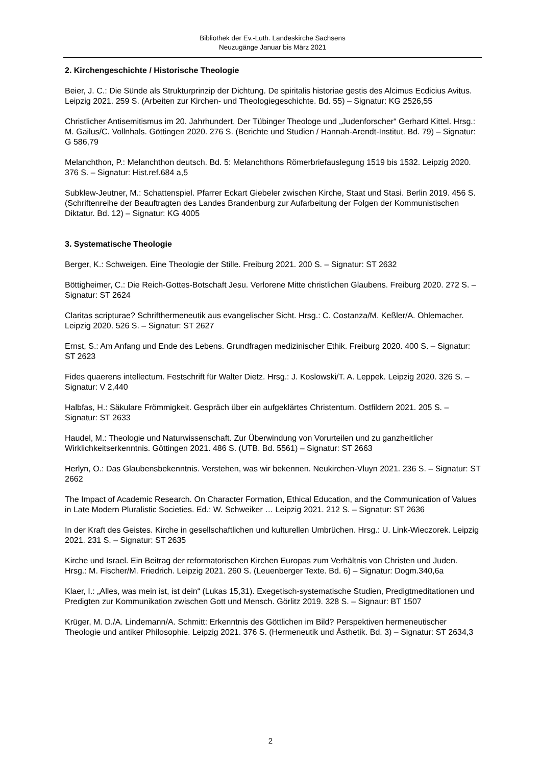Bibliothek der Ev.-Luth. Landeskirche Sachsens
Neuzugänge Januar bis März 2021
2. Kirchengeschichte / Historische Theologie
Beier, J. C.: Die Sünde als Strukturprinzip der Dichtung. De spiritalis historiae gestis des Alcimus Ecdicius Avitus. Leipzig 2021. 259 S. (Arbeiten zur Kirchen- und Theologiegeschichte. Bd. 55) – Signatur: KG 2526,55
Christlicher Antisemitismus im 20. Jahrhundert. Der Tübinger Theologe und „Judenforscher“ Gerhard Kittel. Hrsg.: M. Gailus/C. Vollnhals. Göttingen 2020. 276 S. (Berichte und Studien / Hannah-Arendt-Institut. Bd. 79) – Signatur: G 586,79
Melanchthon, P.: Melanchthon deutsch. Bd. 5: Melanchthons Römerbriefauslegung 1519 bis 1532. Leipzig 2020. 376 S. – Signatur: Hist.ref.684 a,5
Subklew-Jeutner, M.: Schattenspiel. Pfarrer Eckart Giebeler zwischen Kirche, Staat und Stasi. Berlin 2019. 456 S. (Schriftenreihe der Beauftragten des Landes Brandenburg zur Aufarbeitung der Folgen der Kommunistischen Diktatur. Bd. 12) – Signatur: KG 4005
3. Systematische Theologie
Berger, K.: Schweigen. Eine Theologie der Stille. Freiburg 2021. 200 S. – Signatur: ST 2632
Böttigheimer, C.: Die Reich-Gottes-Botschaft Jesu. Verlorene Mitte christlichen Glaubens. Freiburg 2020. 272 S. – Signatur: ST 2624
Claritas scripturae? Schrifthermeneutik aus evangelischer Sicht. Hrsg.: C. Costanza/M. Keßler/A. Ohlemacher. Leipzig 2020. 526 S. – Signatur: ST 2627
Ernst, S.: Am Anfang und Ende des Lebens. Grundfragen medizinischer Ethik. Freiburg 2020. 400 S. – Signatur: ST 2623
Fides quaerens intellectum. Festschrift für Walter Dietz. Hrsg.: J. Koslowski/T. A. Leppek. Leipzig 2020. 326 S. – Signatur: V 2,440
Halbfas, H.: Säkulare Frömmigkeit. Gespräch über ein aufgeklärtes Christentum. Ostfildern 2021. 205 S. – Signatur: ST 2633
Haudel, M.: Theologie und Naturwissenschaft. Zur Überwindung von Vorurteilen und zu ganzheitlicher Wirklichkeitserkenntnis. Göttingen 2021. 486 S. (UTB. Bd. 5561) – Signatur: ST 2663
Herlyn, O.: Das Glaubensbekenntnis. Verstehen, was wir bekennen. Neukirchen-Vluyn 2021. 236 S. – Signatur: ST 2662
The Impact of Academic Research. On Character Formation, Ethical Education, and the Communication of Values in Late Modern Pluralistic Societies. Ed.: W. Schweiker … Leipzig 2021. 212 S. – Signatur: ST 2636
In der Kraft des Geistes. Kirche in gesellschaftlichen und kulturellen Umbrüchen. Hrsg.: U. Link-Wieczorek. Leipzig 2021. 231 S. – Signatur: ST 2635
Kirche und Israel. Ein Beitrag der reformatorischen Kirchen Europas zum Verhältnis von Christen und Juden. Hrsg.: M. Fischer/M. Friedrich. Leipzig 2021. 260 S. (Leuenberger Texte. Bd. 6) – Signatur: Dogm.340,6a
Klaer, I.: „Alles, was mein ist, ist dein“ (Lukas 15,31). Exegetisch-systematische Studien, Predigtmeditationen und Predigten zur Kommunikation zwischen Gott und Mensch. Görlitz 2019. 328 S. – Signaur: BT 1507
Krüger, M. D./A. Lindemann/A. Schmitt: Erkenntnis des Göttlichen im Bild? Perspektiven hermeneutischer Theologie und antiker Philosophie. Leipzig 2021. 376 S. (Hermeneutik und Ästhetik. Bd. 3) – Signatur: ST 2634,3
2